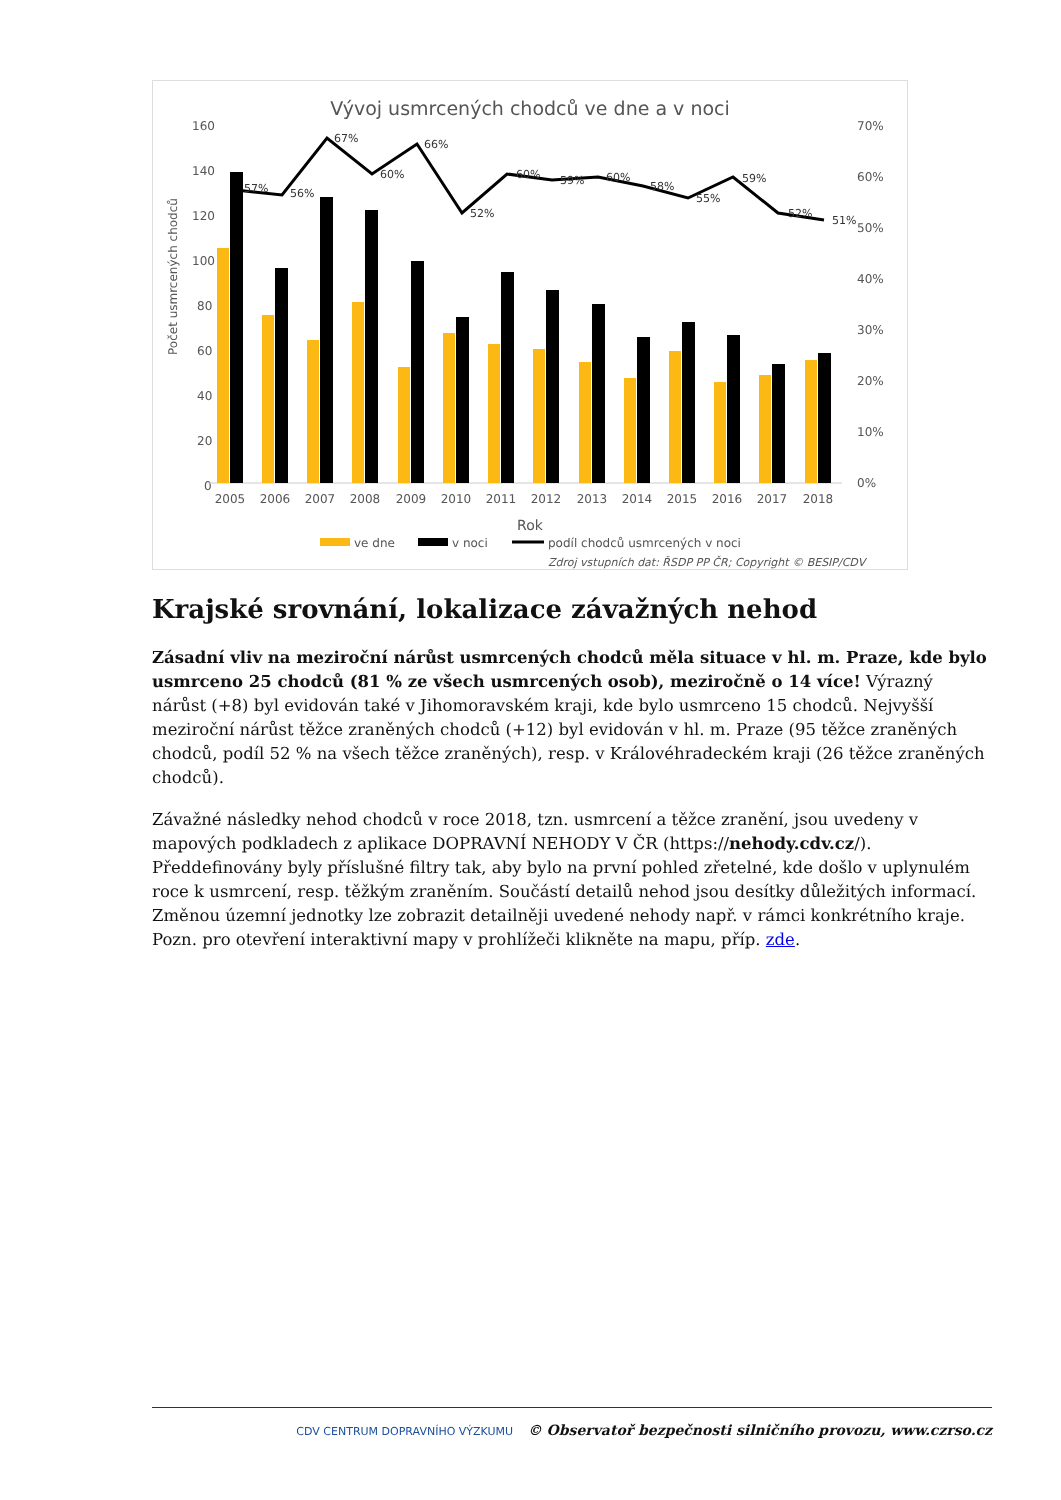Vývoj usmrcených chodců ve dne a v noci
160
140
120
100
80
60
40
20
0
70%
60%
50%
40%
30%
20%
10%
0%
Počet usmrcených chodců
Rok
2005
2006
2007
2008
2009
2010
2011
2012
2013
2014
2015
2016
2017
2018
57%
56%
67%
60%
66%
52%
60%
59%
60%
58%
55%
59%
52%
51%
ve dne
v noci
podíl chodců usmrcených v noci
Zdroj vstupních dat: ŘSDP PP ČR; Copyright © BESIP/CDV
Krajské srovnání, lokalizace závažných nehod
Zásadní vliv na meziroční nárůst usmrcených chodců měla situace v hl. m. Praze, kde bylo usmrceno 25 chodců (81 % ze všech usmrcených osob), meziročně o 14 více! Výrazný nárůst (+8) byl evidován také v Jihomoravském kraji, kde bylo usmrceno 15 chodců. Nejvyšší meziroční nárůst těžce zraněných chodců (+12) byl evidován v hl. m. Praze (95 těžce zraněných chodců, podíl 52 % na všech těžce zraněných), resp. v Královéhradeckém kraji (26 těžce zraněných chodců).
Závažné následky nehod chodců v roce 2018, tzn. usmrcení a těžce zranění, jsou uvedeny v mapových podkladech z aplikace DOPRAVNÍ NEHODY V ČR (https://nehody.cdv.cz/). Předdefinovány byly příslušné filtry tak, aby bylo na první pohled zřetelné, kde došlo v uplynulém roce k usmrcení, resp. těžkým zraněním. Součástí detailů nehod jsou desítky důležitých informací. Změnou územní jednotky lze zobrazit detailněji uvedené nehody např. v rámci konkrétního kraje. Pozn. pro otevření interaktivní mapy v prohlížeči klikněte na mapu, příp. zde.
CDV CENTRUM DOPRAVNÍHO VÝZKUMU © Observatoř bezpečnosti silničního provozu, www.czrso.cz